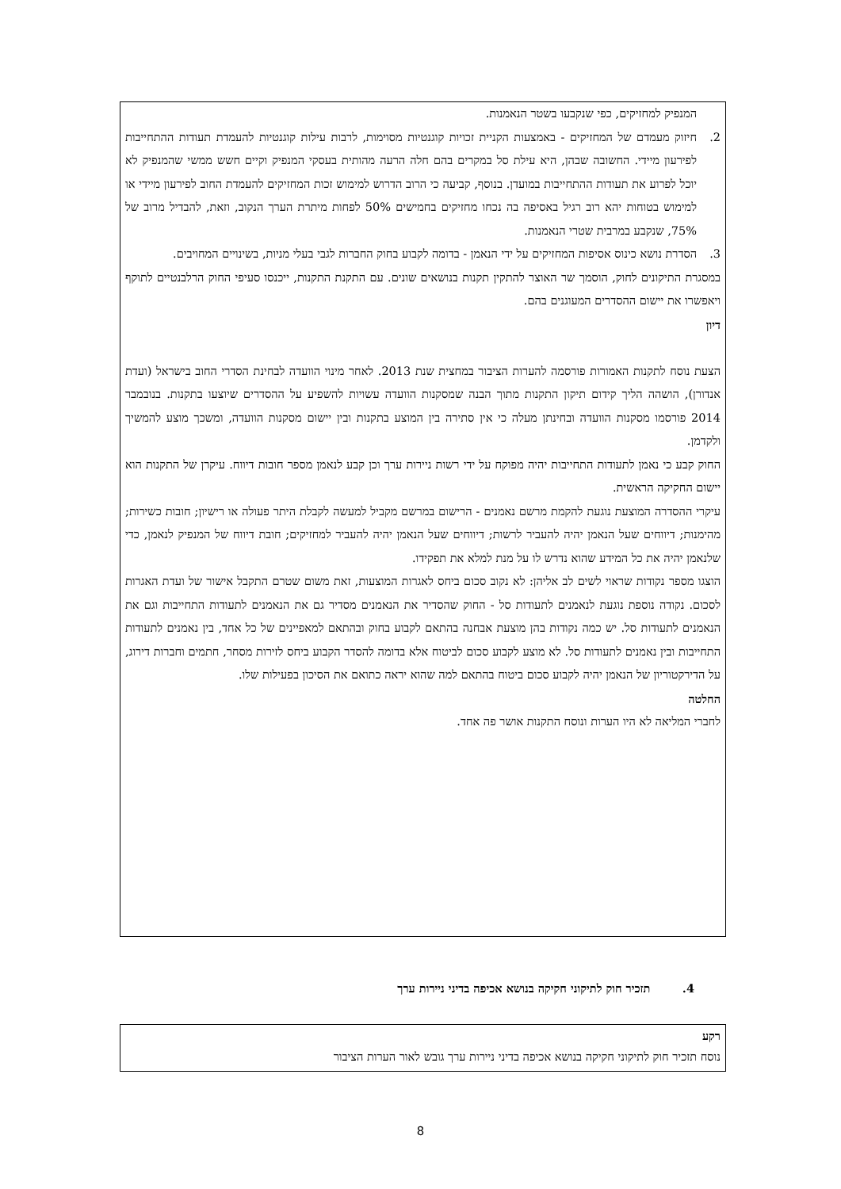המנפיק למחזיקים, כפי שנקבעו בשטר הנאמנות.
2. חיזוק מעמדם של המחזיקים - באמצעות הקניית זכויות קוגנטיות מסוימות, לרבות עילות קוגנטיות להעמדת תעודות ההתחייבות לפירעון מיידי. החשובה שבהן, היא עילת סל במקרים בהם חלה הרעה מהותית בעסקי המנפיק וקיים חשש ממשי שהמנפיק לא יוכל לפרוע את תעודות ההתחייבות במועדן. בנוסף, קביעה כי הרוב הדרוש למימוש זכות המחזיקים להעמדת החוב לפירעון מיידי או למימוש בטוחות יהא רוב רגיל באסיפה בה נכחו מחזיקים בחמישים 50% לפחות מיתרת הערך הנקוב, וזאת, להבדיל מרוב של 75%, שנקבע במרבית שטרי הנאמנות.
3. הסדרת נושא כינוס אסיפות המחזיקים על ידי הנאמן - בדומה לקבוע בחוק החברות לגבי בעלי מניות, בשינויים המחויבים.
במסגרת התיקונים לחוק, הוסמך שר האוצר להתקין תקנות בנושאים שונים. עם התקנת התקנות, ייכנסו סעיפי החוק הרלבנטיים לתוקף ויאפשרו את יישום ההסדרים המעוגנים בהם.
דיון
הצעת נוסח לתקנות האמורות פורסמה להערות הציבור במחצית שנת 2013. לאחר מינוי הוועדה לבחינת הסדרי החוב בישראל (ועדת אנדורן), הושהה הליך קידום תיקון התקנות מתוך הבנה שמסקנות הוועדה עשויות להשפיע על ההסדרים שיוצעו בתקנות. בנובמבר 2014 פורסמו מסקנות הוועדה ובחינתן מעלה כי אין סתירה בין המוצע בתקנות ובין יישום מסקנות הוועדה, ומשכך מוצע להמשיך ולקדמן.
החוק קבע כי נאמן לתעודות התחייבות יהיה מפוקח על ידי רשות ניירות ערך וכן קבע לנאמן מספר חובות דיווח. עיקרן של התקנות הוא יישום החקיקה הראשית.
עיקרי ההסדרה המוצעת נוגעת להקמת מרשם נאמנים - הרישום במרשם מקביל למעשה לקבלת היתר פעולה או רישיון; חובות כשירות; מהימנות; דיווחים שעל הנאמן יהיה להעביר לרשות; דיווחים שעל הנאמן יהיה להעביר למחזיקים; חובת דיווח של המנפיק לנאמן, כדי שלנאמן יהיה את כל המידע שהוא נדרש לו על מנת למלא את תפקידו.
הוצגו מספר נקודות שראוי לשים לב אליהן: לא נקוב סכום ביחס לאגרות המוצעות, זאת משום שטרם התקבל אישור של ועדת האגרות לסכום. נקודה נוספת נוגעת לנאמנים לתעודות סל - החוק שהסדיר את הנאמנים מסדיר גם את הנאמנים לתעודות התחייבות וגם את הנאמנים לתעודות סל. יש כמה נקודות בהן מוצעת אבחנה בהתאם לקבוע בחוק ובהתאם למאפיינים של כל אחד, בין נאמנים לתעודות התחייבות ובין נאמנים לתעודות סל. לא מוצע לקבוע סכום לביטוח אלא בדומה להסדר הקבוע ביחס לזירות מסחר, חתמים וחברות דירוג, על הדירקטוריון של הנאמן יהיה לקבוע סכום ביטוח בהתאם למה שהוא יראה כתואם את הסיכון בפעילות שלו.
החלטה
לחברי המליאה לא היו הערות ונוסח התקנות אושר פה אחד.
4. תזכיר חוק לתיקוני חקיקה בנושא אכיפה בדיני ניירות ערך
רקע
נוסח תזכיר חוק לתיקוני חקיקה בנושא אכיפה בדיני ניירות ערך גובש לאור הערות הציבור
8